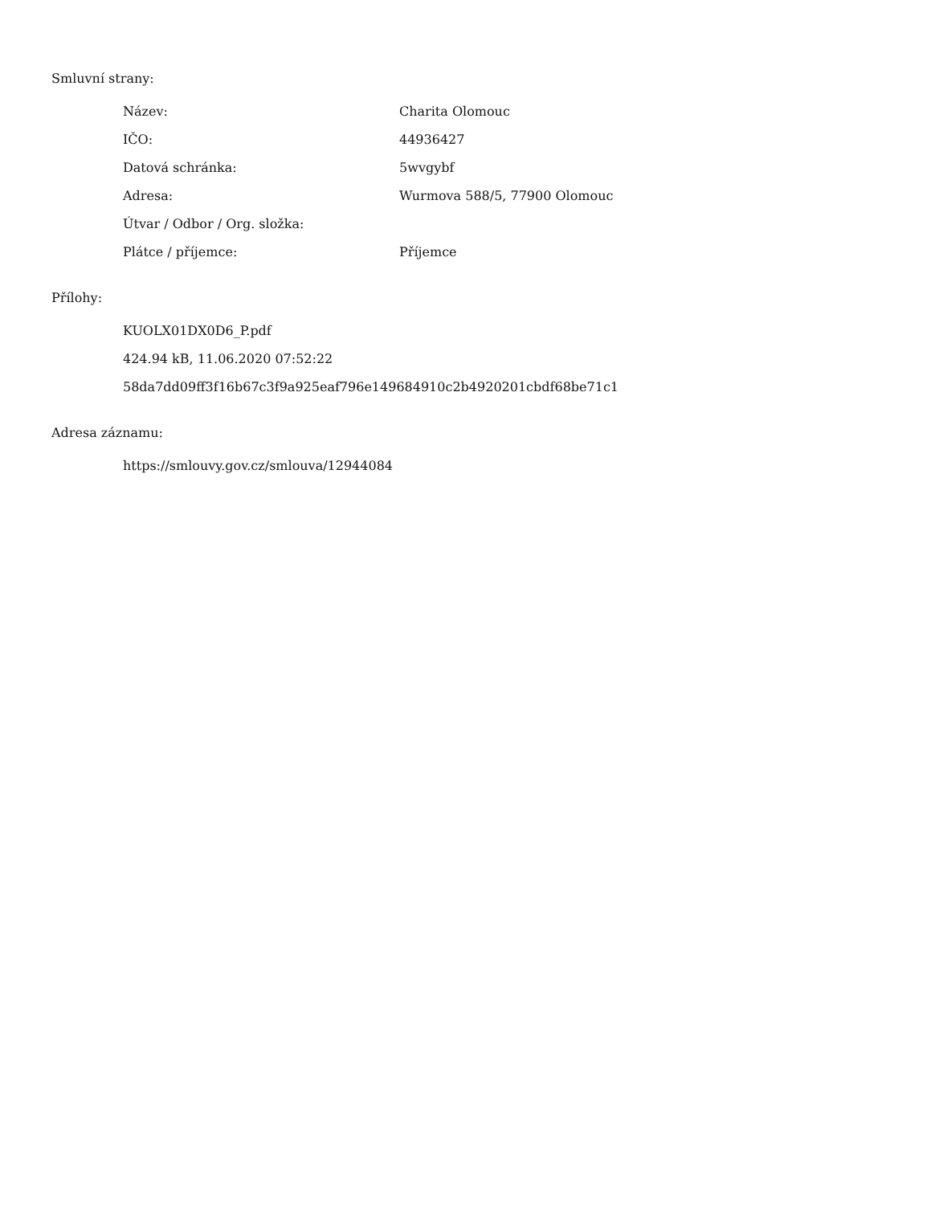Smluvní strany:
| Název: | Charita Olomouc |
| IČO: | 44936427 |
| Datová schránka: | 5wvgybf |
| Adresa: | Wurmova 588/5, 77900 Olomouc |
| Útvar / Odbor / Org. složka: | |
| Plátce / příjemce: | Příjemce |
Přílohy:
KUOLX01DX0D6_P.pdf
424.94 kB, 11.06.2020 07:52:22
58da7dd09ff3f16b67c3f9a925eaf796e149684910c2b4920201cbdf68be71c1
Adresa záznamu:
https://smlouvy.gov.cz/smlouva/12944084